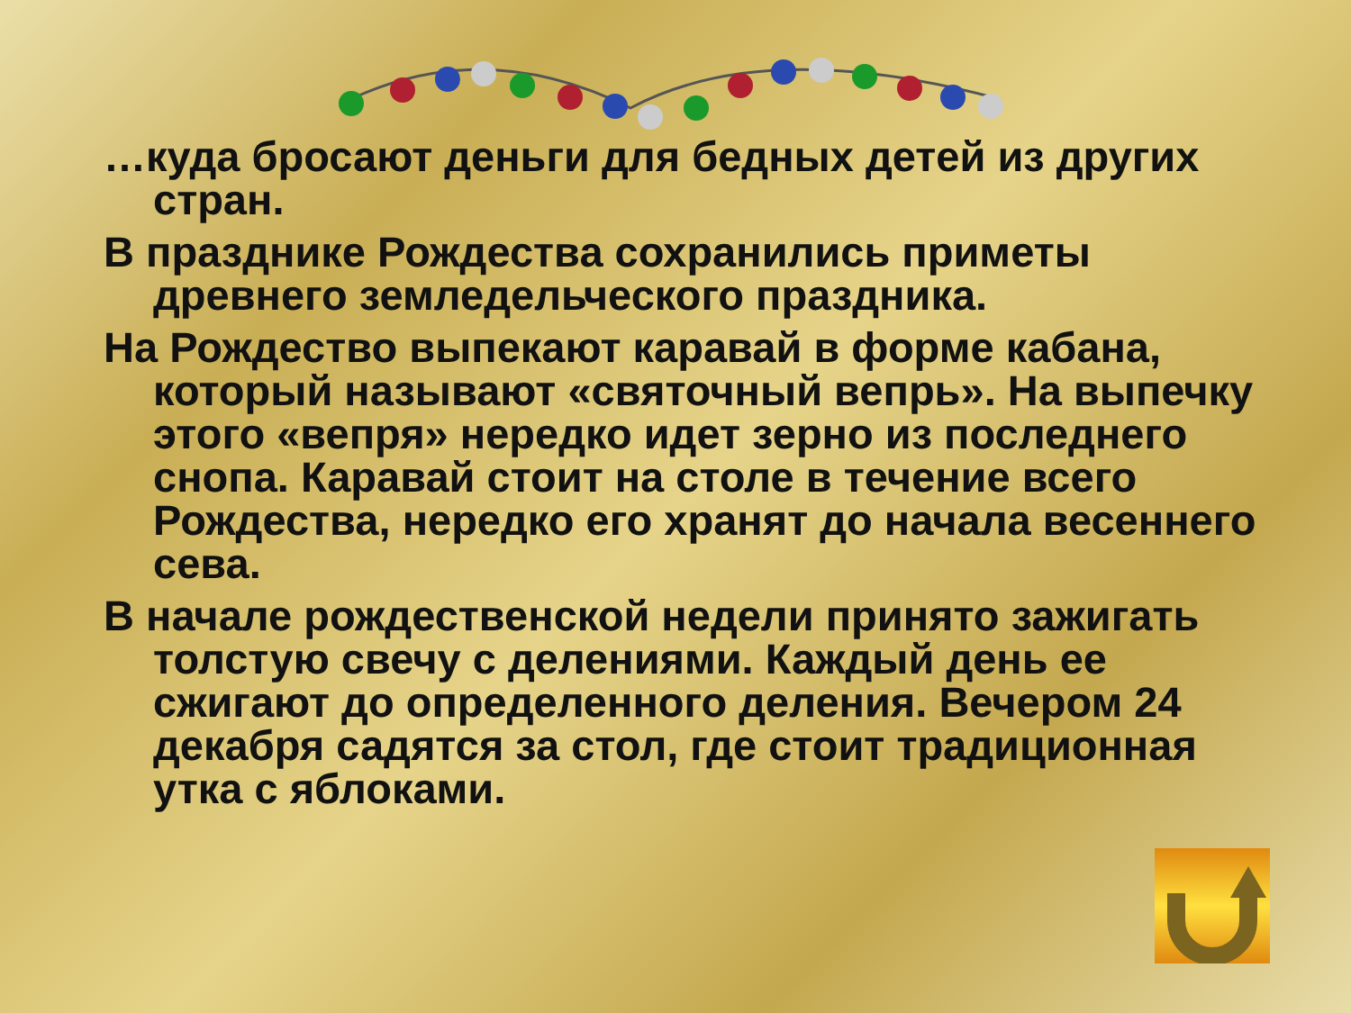…куда бросают деньги для бедных детей из других стран.
В празднике Рождества сохранились приметы древнего земледельческого праздника.
На Рождество выпекают каравай в форме кабана, который называют «святочный вепрь». На выпечку этого «вепря» нередко идет зерно из последнего снопа. Каравай стоит на столе в течение всего Рождества, нередко его хранят до начала весеннего сева.
В начале рождественской недели принято зажигать толстую свечу с делениями. Каждый день ее сжигают до определенного деления. Вечером 24 декабря садятся за стол, где стоит традиционная утка с яблоками.